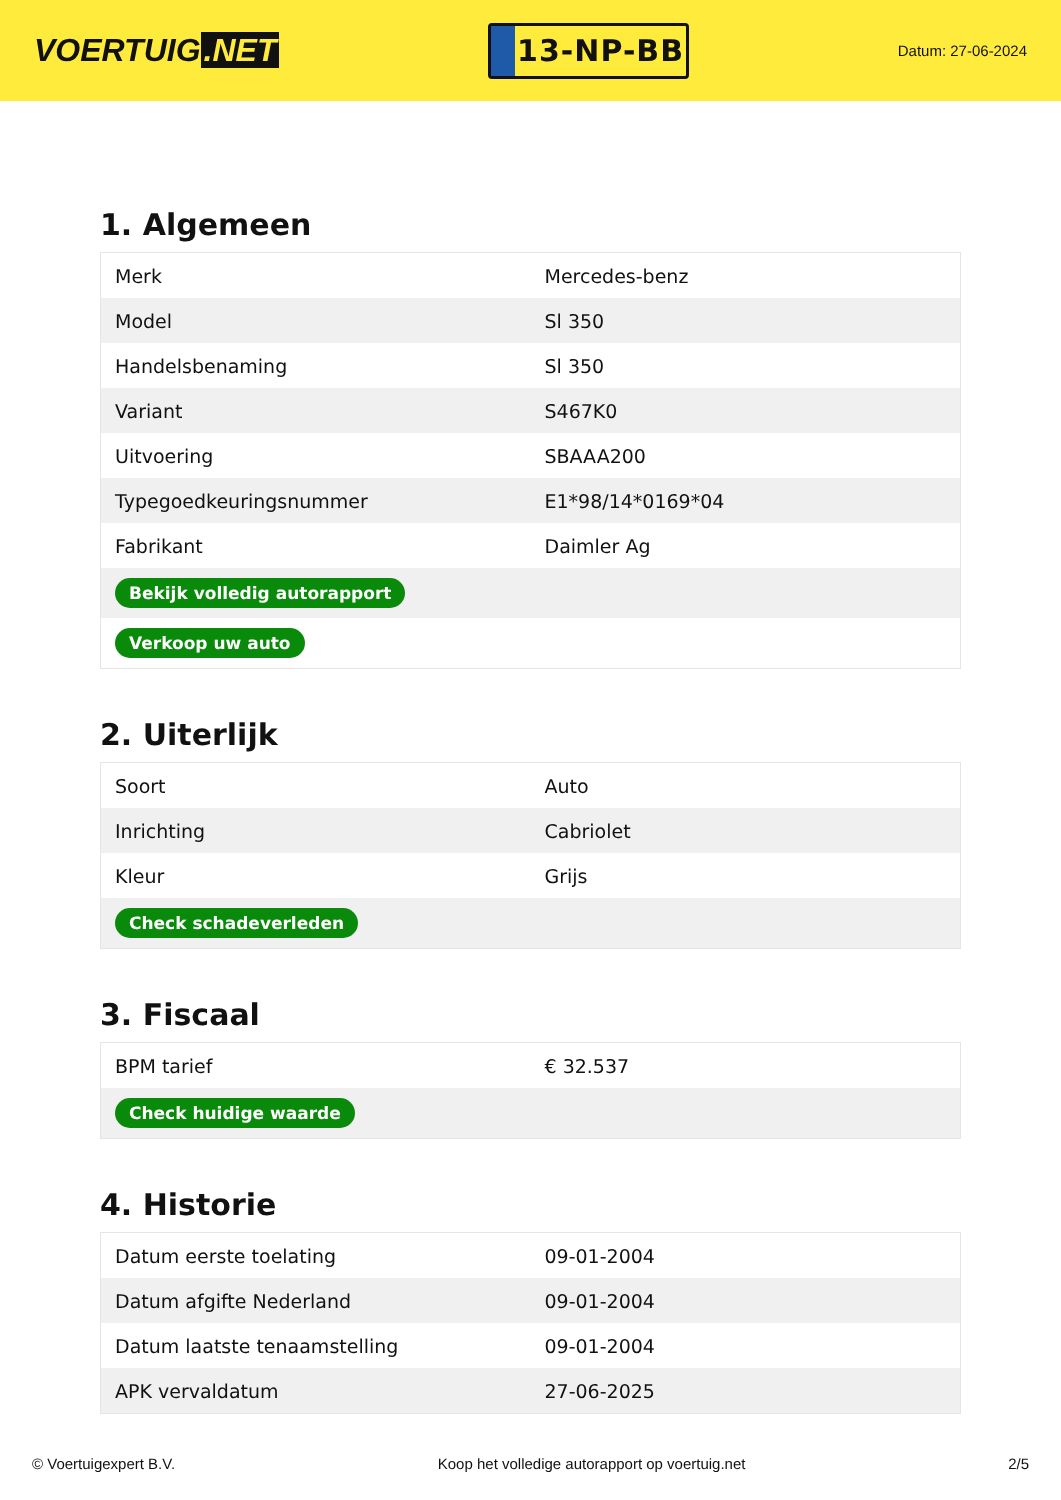VOERTUIG.NET
13-NP-BB
Datum: 27-06-2024
1. Algemeen
| Merk | Mercedes-benz |
| Model | Sl 350 |
| Handelsbenaming | Sl 350 |
| Variant | S467K0 |
| Uitvoering | SBAAA200 |
| Typegoedkeuringsnummer | E1*98/14*0169*04 |
| Fabrikant | Daimler Ag |
| Bekijk volledig autorapport | |
| Verkoop uw auto | |
2. Uiterlijk
| Soort | Auto |
| Inrichting | Cabriolet |
| Kleur | Grijs |
| Check schadeverleden | |
3. Fiscaal
| BPM tarief | € 32.537 |
| Check huidige waarde | |
4. Historie
| Datum eerste toelating | 09-01-2004 |
| Datum afgifte Nederland | 09-01-2004 |
| Datum laatste tenaamstelling | 09-01-2004 |
| APK vervaldatum | 27-06-2025 |
© Voertuigexpert B.V. Koop het volledige autorapport op voertuig.net 2/5